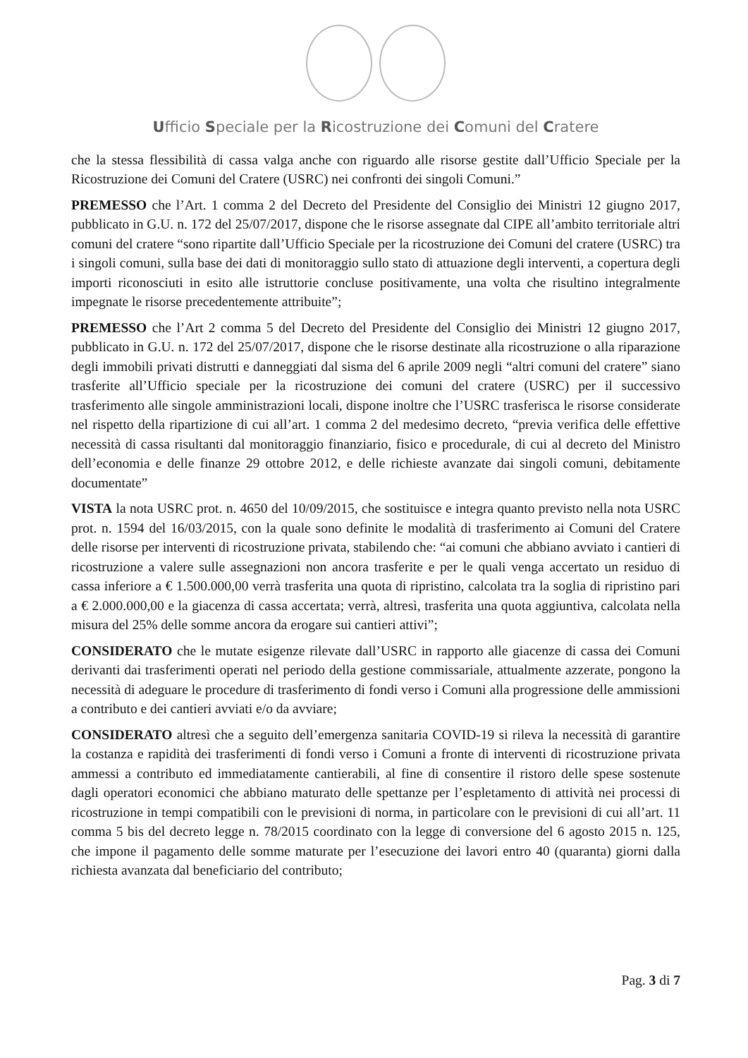Ufficio Speciale per la Ricostruzione dei Comuni del Cratere
che la stessa flessibilità di cassa valga anche con riguardo alle risorse gestite dall’Ufficio Speciale per la Ricostruzione dei Comuni del Cratere (USRC) nei confronti dei singoli Comuni.”
PREMESSO che l’Art. 1 comma 2 del Decreto del Presidente del Consiglio dei Ministri 12 giugno 2017, pubblicato in G.U. n. 172 del 25/07/2017, dispone che le risorse assegnate dal CIPE all’ambito territoriale altri comuni del cratere “sono ripartite dall’Ufficio Speciale per la ricostruzione dei Comuni del cratere (USRC) tra i singoli comuni, sulla base dei dati di monitoraggio sullo stato di attuazione degli interventi, a copertura degli importi riconosciuti in esito alle istruttorie concluse positivamente, una volta che risultino integralmente impegnate le risorse precedentemente attribuite”;
PREMESSO che l’Art 2 comma 5 del Decreto del Presidente del Consiglio dei Ministri 12 giugno 2017, pubblicato in G.U. n. 172 del 25/07/2017, dispone che le risorse destinate alla ricostruzione o alla riparazione degli immobili privati distrutti e danneggiati dal sisma del 6 aprile 2009 negli “altri comuni del cratere” siano trasferite all’Ufficio speciale per la ricostruzione dei comuni del cratere (USRC) per il successivo trasferimento alle singole amministrazioni locali, dispone inoltre che l’USRC trasferisca le risorse considerate nel rispetto della ripartizione di cui all’art. 1 comma 2 del medesimo decreto, “previa verifica delle effettive necessità di cassa risultanti dal monitoraggio finanziario, fisico e procedurale, di cui al decreto del Ministro dell’economia e delle finanze 29 ottobre 2012, e delle richieste avanzate dai singoli comuni, debitamente documentate”
VISTA la nota USRC prot. n. 4650 del 10/09/2015, che sostituisce e integra quanto previsto nella nota USRC prot. n. 1594 del 16/03/2015, con la quale sono definite le modalità di trasferimento ai Comuni del Cratere delle risorse per interventi di ricostruzione privata, stabilendo che: “ai comuni che abbiano avviato i cantieri di ricostruzione a valere sulle assegnazioni non ancora trasferite e per le quali venga accertato un residuo di cassa inferiore a € 1.500.000,00 verrà trasferita una quota di ripristino, calcolata tra la soglia di ripristino pari a € 2.000.000,00 e la giacenza di cassa accertata; verrà, altresì, trasferita una quota aggiuntiva, calcolata nella misura del 25% delle somme ancora da erogare sui cantieri attivi”;
CONSIDERATO che le mutate esigenze rilevate dall’USRC in rapporto alle giacenze di cassa dei Comuni derivanti dai trasferimenti operati nel periodo della gestione commissariale, attualmente azzerate, pongono la necessità di adeguare le procedure di trasferimento di fondi verso i Comuni alla progressione delle ammissioni a contributo e dei cantieri avviati e/o da avviare;
CONSIDERATO altresì che a seguito dell’emergenza sanitaria COVID-19 si rileva la necessità di garantire la costanza e rapidità dei trasferimenti di fondi verso i Comuni a fronte di interventi di ricostruzione privata ammessi a contributo ed immediatamente cantierabili, al fine di consentire il ristoro delle spese sostenute dagli operatori economici che abbiano maturato delle spettanze per l’espletamento di attività nei processi di ricostruzione in tempi compatibili con le previsioni di norma, in particolare con le previsioni di cui all’art. 11 comma 5 bis del decreto legge n. 78/2015 coordinato con la legge di conversione del 6 agosto 2015 n. 125, che impone il pagamento delle somme maturate per l’esecuzione dei lavori entro 40 (quaranta) giorni dalla richiesta avanzata dal beneficiario del contributo;
Pag. 3 di 7